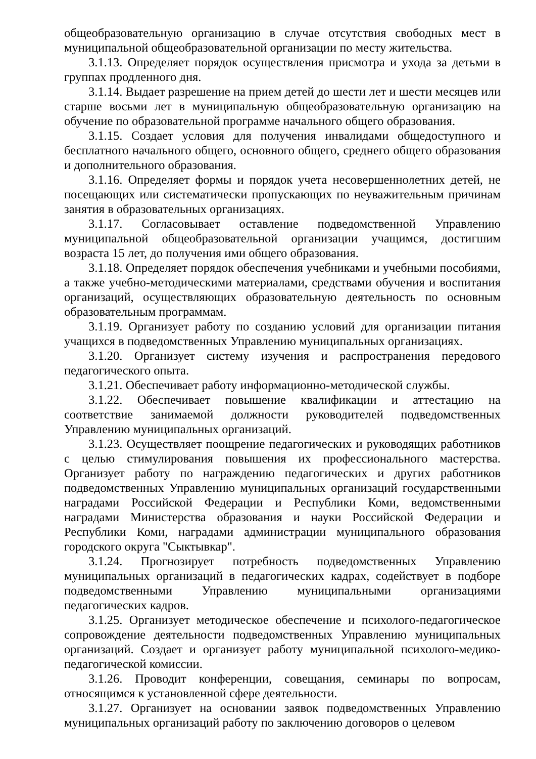общеобразовательную организацию в случае отсутствия свободных мест в муниципальной общеобразовательной организации по месту жительства.
3.1.13. Определяет порядок осуществления присмотра и ухода за детьми в группах продленного дня.
3.1.14. Выдает разрешение на прием детей до шести лет и шести месяцев или старше восьми лет в муниципальную общеобразовательную организацию на обучение по образовательной программе начального общего образования.
3.1.15. Создает условия для получения инвалидами общедоступного и бесплатного начального общего, основного общего, среднего общего образования и дополнительного образования.
3.1.16. Определяет формы и порядок учета несовершеннолетних детей, не посещающих или систематически пропускающих по неуважительным причинам занятия в образовательных организациях.
3.1.17. Согласовывает оставление подведомственной Управлению муниципальной общеобразовательной организации учащимся, достигшим возраста 15 лет, до получения ими общего образования.
3.1.18. Определяет порядок обеспечения учебниками и учебными пособиями, а также учебно-методическими материалами, средствами обучения и воспитания организаций, осуществляющих образовательную деятельность по основным образовательным программам.
3.1.19. Организует работу по созданию условий для организации питания учащихся в подведомственных Управлению муниципальных организациях.
3.1.20. Организует систему изучения и распространения передового педагогического опыта.
3.1.21. Обеспечивает работу информационно-методической службы.
3.1.22. Обеспечивает повышение квалификации и аттестацию на соответствие занимаемой должности руководителей подведомственных Управлению муниципальных организаций.
3.1.23. Осуществляет поощрение педагогических и руководящих работников с целью стимулирования повышения их профессионального мастерства. Организует работу по награждению педагогических и других работников подведомственных Управлению муниципальных организаций государственными наградами Российской Федерации и Республики Коми, ведомственными наградами Министерства образования и науки Российской Федерации и Республики Коми, наградами администрации муниципального образования городского округа "Сыктывкар".
3.1.24. Прогнозирует потребность подведомственных Управлению муниципальных организаций в педагогических кадрах, содействует в подборе подведомственными Управлению муниципальными организациями педагогических кадров.
3.1.25. Организует методическое обеспечение и психолого-педагогическое сопровождение деятельности подведомственных Управлению муниципальных организаций. Создает и организует работу муниципальной психолого-медико-педагогической комиссии.
3.1.26. Проводит конференции, совещания, семинары по вопросам, относящимся к установленной сфере деятельности.
3.1.27. Организует на основании заявок подведомственных Управлению муниципальных организаций работу по заключению договоров о целевом